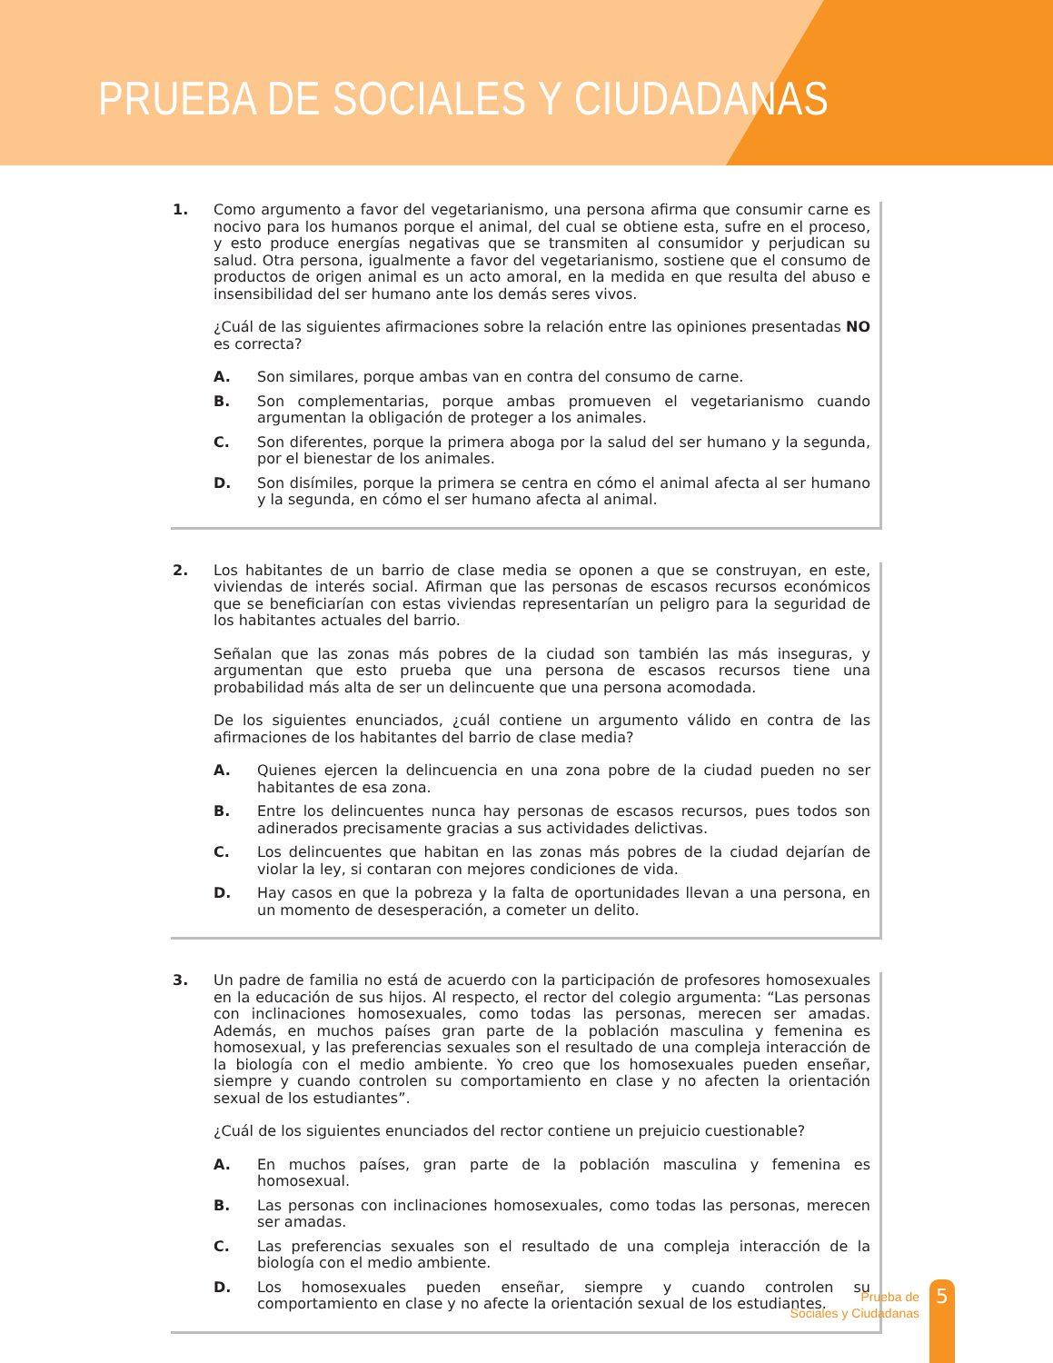PRUEBA DE SOCIALES Y CIUDADANAS
1. Como argumento a favor del vegetarianismo, una persona afirma que consumir carne es nocivo para los humanos porque el animal, del cual se obtiene esta, sufre en el proceso, y esto produce energías negativas que se transmiten al consumidor y perjudican su salud. Otra persona, igualmente a favor del vegetarianismo, sostiene que el consumo de productos de origen animal es un acto amoral, en la medida en que resulta del abuso e insensibilidad del ser humano ante los demás seres vivos.
¿Cuál de las siguientes afirmaciones sobre la relación entre las opiniones presentadas NO es correcta?
A. Son similares, porque ambas van en contra del consumo de carne.
B. Son complementarias, porque ambas promueven el vegetarianismo cuando argumentan la obligación de proteger a los animales.
C. Son diferentes, porque la primera aboga por la salud del ser humano y la segunda, por el bienestar de los animales.
D. Son disímiles, porque la primera se centra en cómo el animal afecta al ser humano y la segunda, en cómo el ser humano afecta al animal.
2. Los habitantes de un barrio de clase media se oponen a que se construyan, en este, viviendas de interés social. Afirman que las personas de escasos recursos económicos que se beneficiarían con estas viviendas representarían un peligro para la seguridad de los habitantes actuales del barrio.
Señalan que las zonas más pobres de la ciudad son también las más inseguras, y argumentan que esto prueba que una persona de escasos recursos tiene una probabilidad más alta de ser un delincuente que una persona acomodada.
De los siguientes enunciados, ¿cuál contiene un argumento válido en contra de las afirmaciones de los habitantes del barrio de clase media?
A. Quienes ejercen la delincuencia en una zona pobre de la ciudad pueden no ser habitantes de esa zona.
B. Entre los delincuentes nunca hay personas de escasos recursos, pues todos son adinerados precisamente gracias a sus actividades delictivas.
C. Los delincuentes que habitan en las zonas más pobres de la ciudad dejarían de violar la ley, si contaran con mejores condiciones de vida.
D. Hay casos en que la pobreza y la falta de oportunidades llevan a una persona, en un momento de desesperación, a cometer un delito.
3. Un padre de familia no está de acuerdo con la participación de profesores homosexuales en la educación de sus hijos. Al respecto, el rector del colegio argumenta: “Las personas con inclinaciones homosexuales, como todas las personas, merecen ser amadas. Además, en muchos países gran parte de la población masculina y femenina es homosexual, y las preferencias sexuales son el resultado de una compleja interacción de la biología con el medio ambiente. Yo creo que los homosexuales pueden enseñar, siempre y cuando controlen su comportamiento en clase y no afecten la orientación sexual de los estudiantes”.
¿Cuál de los siguientes enunciados del rector contiene un prejuicio cuestionable?
A. En muchos países, gran parte de la población masculina y femenina es homosexual.
B. Las personas con inclinaciones homosexuales, como todas las personas, merecen ser amadas.
C. Las preferencias sexuales son el resultado de una compleja interacción de la biología con el medio ambiente.
D. Los homosexuales pueden enseñar, siempre y cuando controlen su comportamiento en clase y no afecte la orientación sexual de los estudiantes.
Prueba de
Sociales y Ciudadanas
5